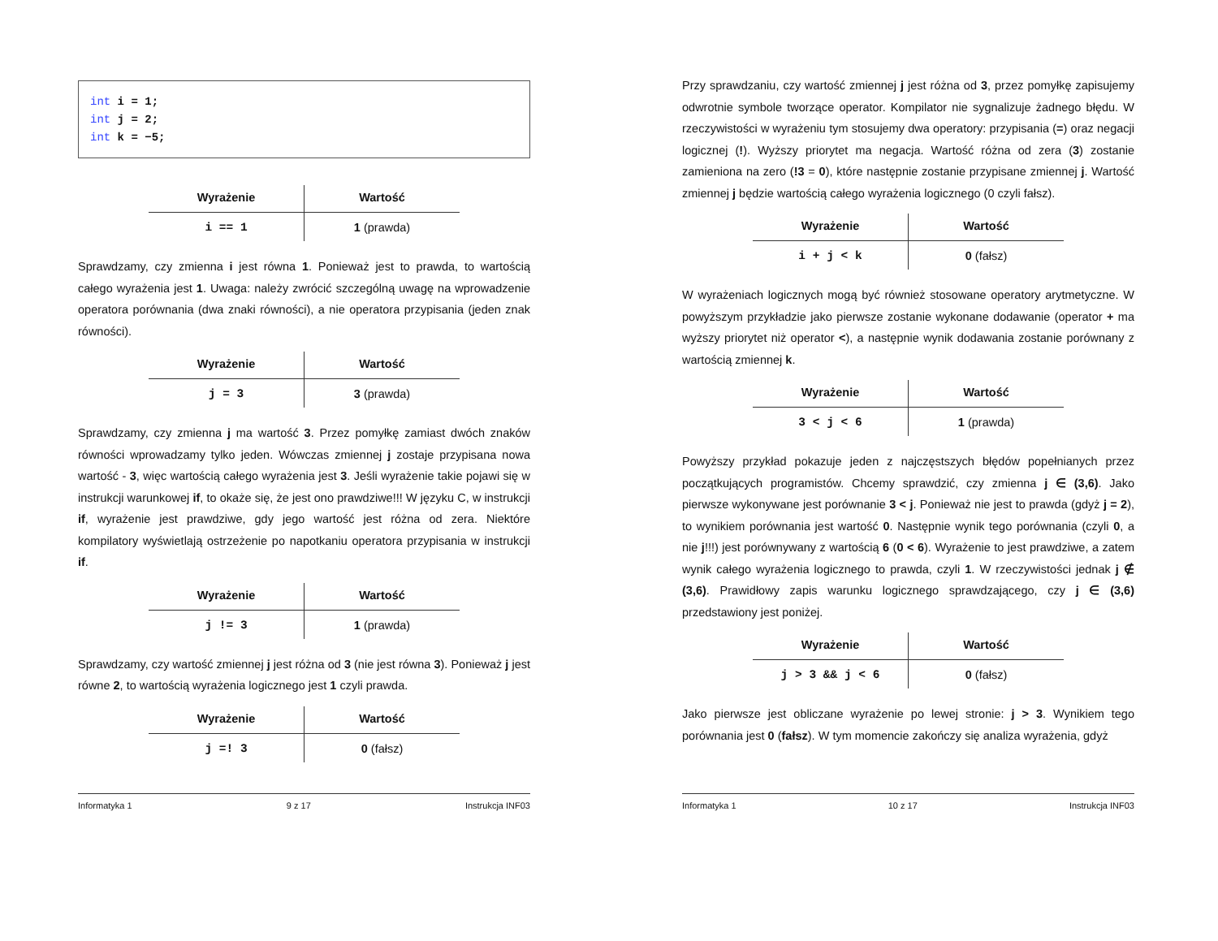int i = 1;
int j = 2;
int k = −5;
| Wyrażenie | Wartość |
| --- | --- |
| i == 1 | 1 (prawda) |
Sprawdzamy, czy zmienna i jest równa 1. Ponieważ jest to prawda, to wartością całego wyrażenia jest 1. Uwaga: należy zwrócić szczególną uwagę na wprowadzenie operatora porównania (dwa znaki równości), a nie operatora przypisania (jeden znak równości).
| Wyrażenie | Wartość |
| --- | --- |
| j = 3 | 3 (prawda) |
Sprawdzamy, czy zmienna j ma wartość 3. Przez pomyłkę zamiast dwóch znaków równości wprowadzamy tylko jeden. Wówczas zmiennej j zostaje przypisana nowa wartość - 3, więc wartością całego wyrażenia jest 3. Jeśli wyrażenie takie pojawi się w instrukcji warunkowej if, to okaże się, że jest ono prawdziwe!!! W języku C, w instrukcji if, wyrażenie jest prawdziwe, gdy jego wartość jest różna od zera. Niektóre kompilatory wyświetlają ostrzeżenie po napotkaniu operatora przypisania w instrukcji if.
| Wyrażenie | Wartość |
| --- | --- |
| j != 3 | 1 (prawda) |
Sprawdzamy, czy wartość zmiennej j jest różna od 3 (nie jest równa 3). Ponieważ j jest równe 2, to wartością wyrażenia logicznego jest 1 czyli prawda.
| Wyrażenie | Wartość |
| --- | --- |
| j =! 3 | 0 (fałsz) |
Informatyka 1 9 z 17 Instrukcja INF03
Przy sprawdzaniu, czy wartość zmiennej j jest różna od 3, przez pomyłkę zapisujemy odwrotnie symbole tworzące operator. Kompilator nie sygnalizuje żadnego błędu. W rzeczywistości w wyrażeniu tym stosujemy dwa operatory: przypisania (=) oraz negacji logicznej (!). Wyższy priorytet ma negacja. Wartość różna od zera (3) zostanie zamieniona na zero (!3 = 0), które następnie zostanie przypisane zmiennej j. Wartość zmiennej j będzie wartością całego wyrażenia logicznego (0 czyli fałsz).
| Wyrażenie | Wartość |
| --- | --- |
| i + j < k | 0 (fałsz) |
W wyrażeniach logicznych mogą być również stosowane operatory arytmetyczne. W powyższym przykładzie jako pierwsze zostanie wykonane dodawanie (operator + ma wyższy priorytet niż operator <), a następnie wynik dodawania zostanie porównany z wartością zmiennej k.
| Wyrażenie | Wartość |
| --- | --- |
| 3 < j < 6 | 1 (prawda) |
Powyższy przykład pokazuje jeden z najczęstszych błędów popełnianych przez początkujących programistów. Chcemy sprawdzić, czy zmienna j ∈ (3,6). Jako pierwsze wykonywane jest porównanie 3 < j. Ponieważ nie jest to prawda (gdyż j = 2), to wynikiem porównania jest wartość 0. Następnie wynik tego porównania (czyli 0, a nie j!!!) jest porównywany z wartością 6 (0 < 6). Wyrażenie to jest prawdziwe, a zatem wynik całego wyrażenia logicznego to prawda, czyli 1. W rzeczywistości jednak j ∉ (3,6). Prawidłowy zapis warunku logicznego sprawdzającego, czy j ∈ (3,6) przedstawiony jest poniżej.
| Wyrażenie | Wartość |
| --- | --- |
| j > 3 && j < 6 | 0 (fałsz) |
Jako pierwsze jest obliczane wyrażenie po lewej stronie: j > 3. Wynikiem tego porównania jest 0 (fałsz). W tym momencie zakończy się analiza wyrażenia, gdyż
Informatyka 1 10 z 17 Instrukcja INF03